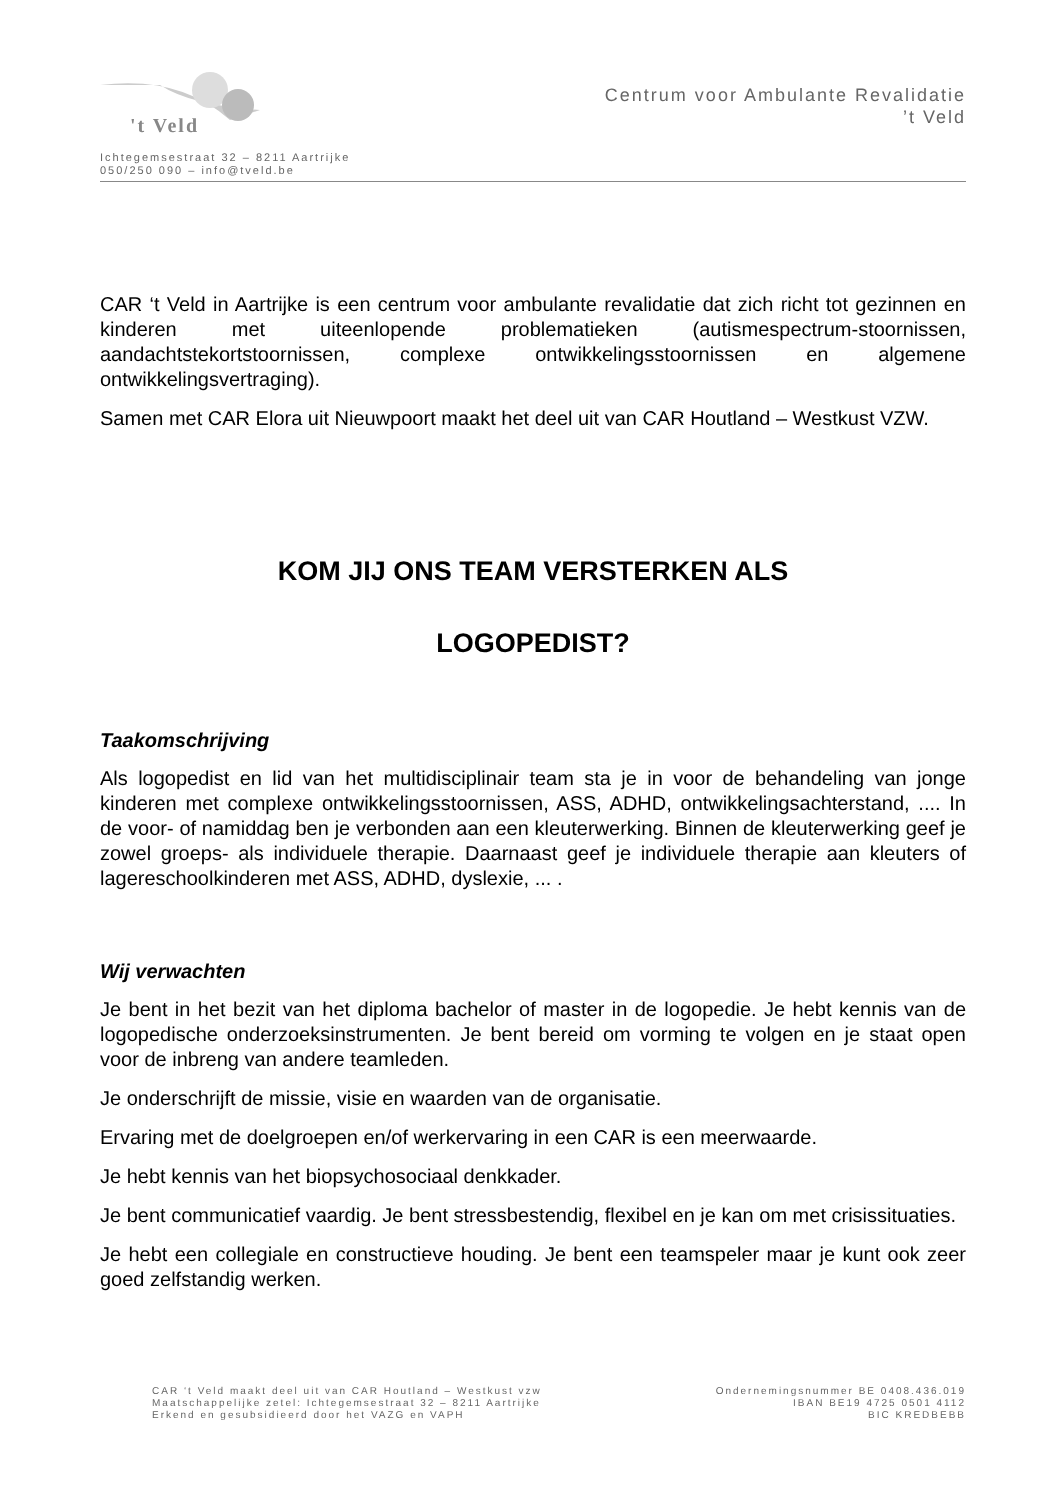't Veld
Ichtegemsestraat 32 – 8211 Aartrijke
050/250 090 – info@tveld.be
Centrum voor Ambulante Revalidatie
’t Veld
CAR ‘t Veld in Aartrijke is een centrum voor ambulante revalidatie dat zich richt tot gezinnen en kinderen met uiteenlopende problematieken (autismespectrum-stoornissen, aandachtstekortstoornissen, complexe ontwikkelingsstoornissen en algemene ontwikkelingsvertraging).
Samen met CAR Elora uit Nieuwpoort maakt het deel uit van CAR Houtland – Westkust VZW.
KOM JIJ ONS TEAM VERSTERKEN ALS
LOGOPEDIST?
Taakomschrijving
Als logopedist en lid van het multidisciplinair team sta je in voor de behandeling van jonge kinderen met complexe ontwikkelingsstoornissen, ASS, ADHD, ontwikkelingsachterstand, .... In de voor- of namiddag ben je verbonden aan een kleuterwerking. Binnen de kleuterwerking geef je zowel groeps- als individuele therapie. Daarnaast geef je individuele therapie aan kleuters of lagereschoolkinderen met ASS, ADHD, dyslexie, ... .
Wij verwachten
Je bent in het bezit van het diploma bachelor of master in de logopedie. Je hebt kennis van de logopedische onderzoeksinstrumenten. Je bent bereid om vorming te volgen en je staat open voor de inbreng van andere teamleden.
Je onderschrijft de missie, visie en waarden van de organisatie.
Ervaring met de doelgroepen en/of werkervaring in een CAR is een meerwaarde.
Je hebt kennis van het biopsychosociaal denkkader.
Je bent communicatief vaardig. Je bent stressbestendig, flexibel en je kan om met crisissituaties.
Je hebt een collegiale en constructieve houding. Je bent een teamspeler maar je kunt ook zeer goed zelfstandig werken.
CAR ‘t Veld maakt deel uit van CAR Houtland – Westkust vzw
Maatschappelijke zetel: Ichtegemsestraat 32 – 8211 Aartrijke
Erkend en gesubsidieerd door het VAZG en VAPH
Ondernemingsnummer BE 0408.436.019
IBAN BE19 4725 0501 4112
BIC KREDBEBB